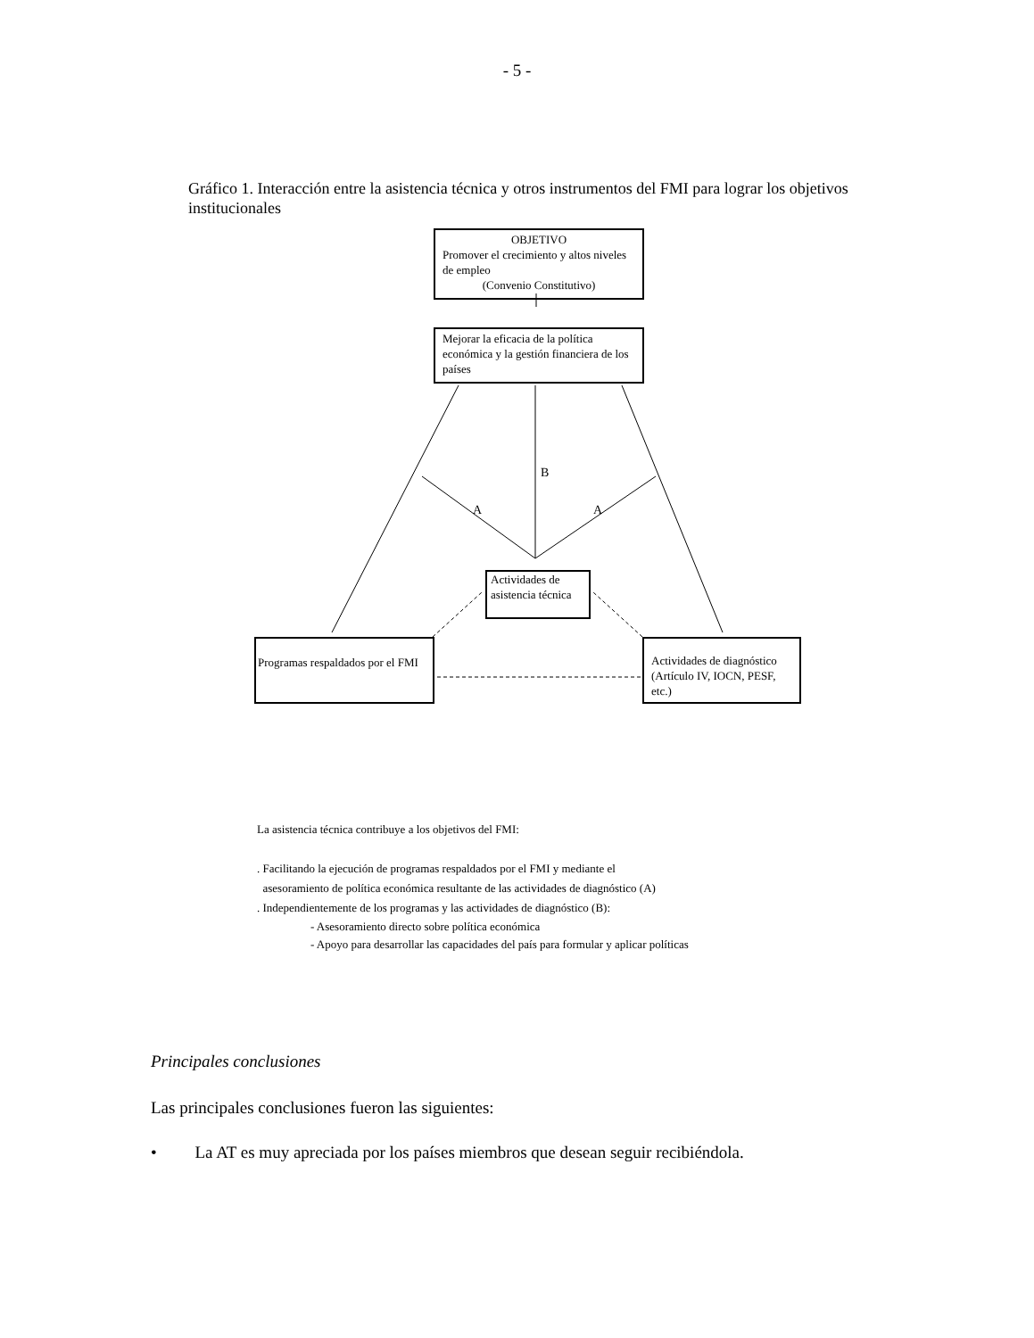- 5 -
Gráfico 1. Interacción entre la asistencia técnica y otros instrumentos del FMI para lograr los objetivos institucionales
OBJETIVO
Promover el crecimiento y altos niveles de empleo
(Convenio Constitutivo)
Mejorar la eficacia de la política económica y la gestión financiera de los países
B
A A
Actividades de asistencia técnica
Programas respaldados por el FMI
Actividades de diagnóstico (Artículo IV, IOCN, PESF, etc.)
La asistencia técnica contribuye a los objetivos del FMI:
. Facilitando la ejecución de programas respaldados por el FMI y mediante el
asesoramiento de política económica resultante de las actividades de diagnóstico (A)
. Independientemente de los programas y las actividades de diagnóstico (B):
- Asesoramiento directo sobre política económica
- Apoyo para desarrollar las capacidades del país para formular y aplicar políticas
Principales conclusiones
Las principales conclusiones fueron las siguientes:
• La AT es muy apreciada por los países miembros que desean seguir recibiéndola.